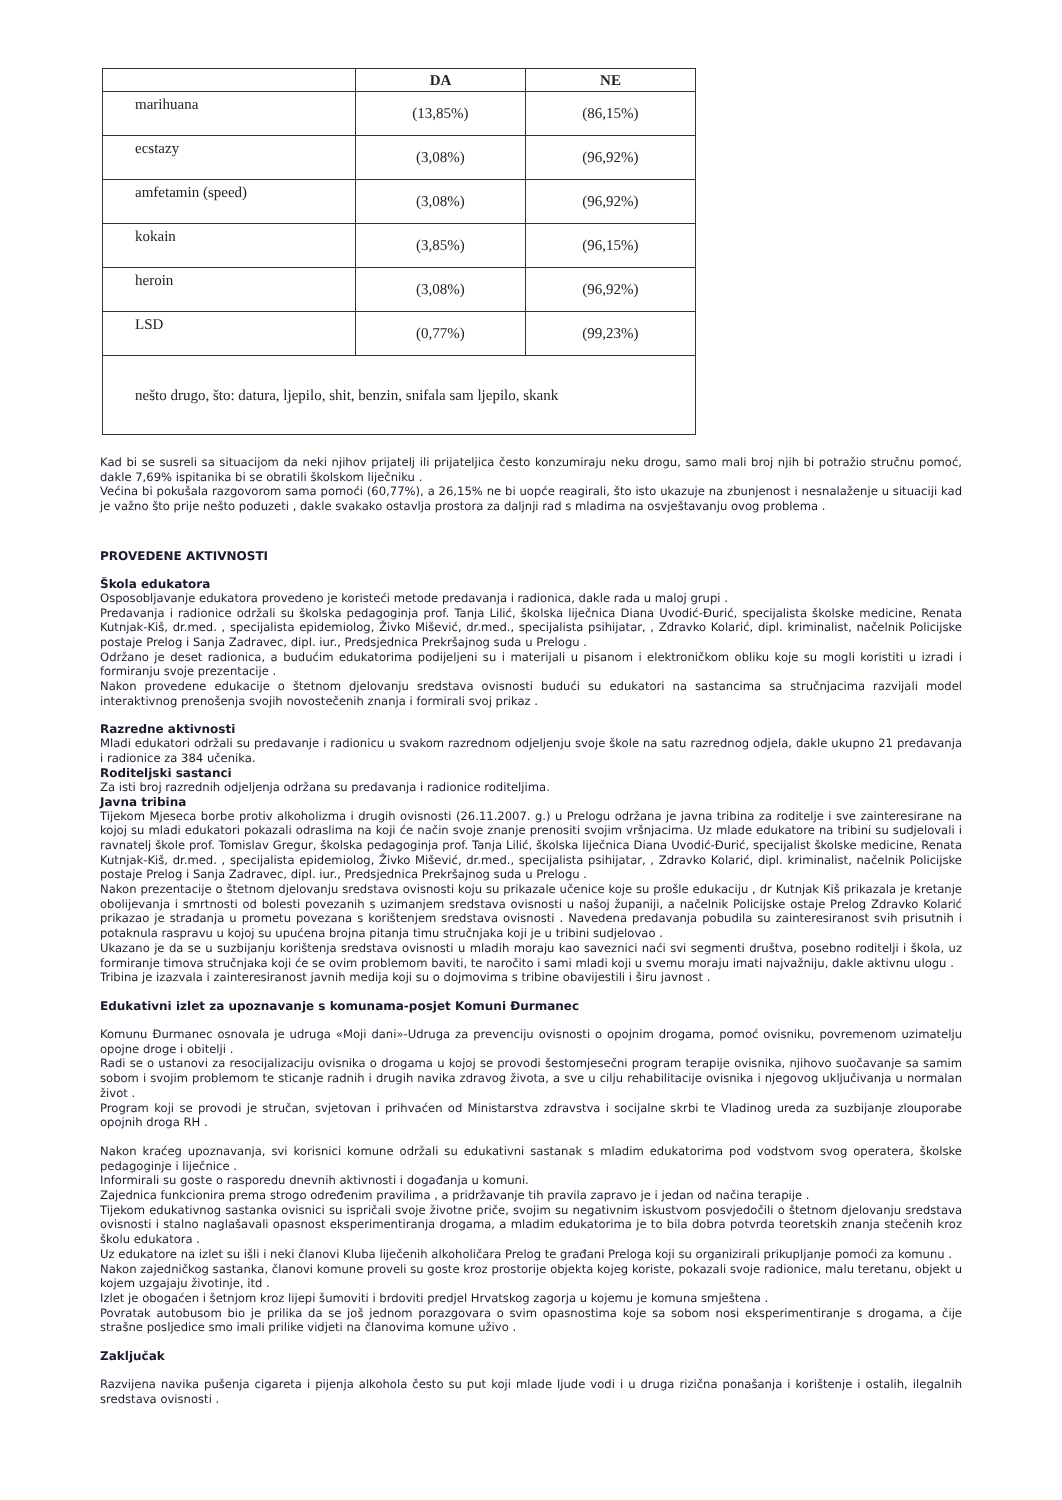| | DA | NE |
| --- | --- | --- |
| marihuana | (13,85%) | (86,15%) |
| ecstazy | (3,08%) | (96,92%) |
| amfetamin (speed) | (3,08%) | (96,92%) |
| kokain | (3,85%) | (96,15%) |
| heroin | (3,08%) | (96,92%) |
| LSD | (0,77%) | (99,23%) |
| nešto drugo, što: datura, ljepilo, shit, benzin, snifala sam ljepilo, skank | | |
Kad bi se susreli sa situacijom da neki njihov prijatelj ili prijateljica često konzumiraju neku drogu, samo mali broj njih bi potražio stručnu pomoć, dakle 7,69% ispitanika bi se obratili školskom liječniku .
Većina bi pokušala razgovorom sama pomoći (60,77%), a 26,15% ne bi uopće reagirali, što isto ukazuje na zbunjenost i nesnalaženje u situaciji kad je važno što prije nešto poduzeti , dakle svakako ostavlja prostora za daljnji rad s mladima na osvještavanju ovog problema .
PROVEDENE AKTIVNOSTI
Škola edukatora
Osposobljavanje edukatora provedeno je koristeći metode predavanja i radionica, dakle rada u maloj grupi .
Predavanja i radionice održali su školska pedagoginja prof. Tanja Lilić, školska liječnica Diana Uvodić-Đurić, specijalista školske medicine, Renata Kutnjak-Kiš, dr.med. , specijalista epidemiolog, Živko Mišević, dr.med., specijalista psihijatar, , Zdravko Kolarić, dipl. kriminalist, načelnik Policijske postaje Prelog i Sanja Zadravec, dipl. iur., Predsjednica Prekršajnog suda u Prelogu .
Održano je deset radionica, a budućim edukatorima podijeljeni su i materijali u pisanom i elektroničkom obliku koje su mogli koristiti u izradi i formiranju svoje prezentacije .
Nakon provedene edukacije o štetnom djelovanju sredstava ovisnosti budući su edukatori na sastancima sa stručnjacima razvijali model interaktivnog prenošenja svojih novostečenih znanja i formirali svoj prikaz .
Razredne aktivnosti
Mladi edukatori održali su predavanje i radionicu u svakom razrednom odjeljenju svoje škole na satu razrednog odjela, dakle ukupno 21 predavanja i radionice za 384 učenika.
Roditeljski sastanci
Za isti broj razrednih odjeljenja održana su predavanja i radionice roditeljima.
Javna tribina
Tijekom Mjeseca borbe protiv alkoholizma i drugih ovisnosti (26.11.2007. g.) u Prelogu održana je javna tribina za roditelje i sve zainteresirane na kojoj su mladi edukatori pokazali odraslima na koji će način svoje znanje prenositi svojim vršnjacima. Uz mlade edukatore na tribini su sudjelovali i ravnatelj škole prof. Tomislav Gregur, školska pedagoginja prof. Tanja Lilić, školska liječnica Diana Uvodić-Đurić, specijalist školske medicine, Renata Kutnjak-Kiš, dr.med. , specijalista epidemiolog, Živko Mišević, dr.med., specijalista psihijatar, , Zdravko Kolarić, dipl. kriminalist, načelnik Policijske postaje Prelog i Sanja Zadravec, dipl. iur., Predsjednica Prekršajnog suda u Prelogu .
Nakon prezentacije o štetnom djelovanju sredstava ovisnosti koju su prikazale učenice koje su prošle edukaciju , dr Kutnjak Kiš prikazala je kretanje obolijevanja i smrtnosti od bolesti povezanih s uzimanjem sredstava ovisnosti u našoj županiji, a načelnik Policijske ostaje Prelog Zdravko Kolarić prikazao je stradanja u prometu povezana s korištenjem sredstava ovisnosti . Navedena predavanja pobudila su zainteresiranost svih prisutnih i potaknula raspravu u kojoj su upućena brojna pitanja timu stručnjaka koji je u tribini sudjelovao .
Ukazano je da se u suzbijanju korištenja sredstava ovisnosti u mladih moraju kao saveznici naći svi segmenti društva, posebno roditelji i škola, uz formiranje timova stručnjaka koji će se ovim problemom baviti, te naročito i sami mladi koji u svemu moraju imati najvažniju, dakle aktivnu ulogu .
Tribina je izazvala i zainteresiranost javnih medija koji su o dojmovima s tribine obavijestili i širu javnost .
Edukativni izlet za upoznavanje s komunama-posjet Komuni Đurmanec
Komunu Đurmanec osnovala je udruga «Moji dani»-Udruga za prevenciju ovisnosti o opojnim drogama, pomoć ovisniku, povremenom uzimatelju opojne droge i obitelji .
Radi se o ustanovi za resocijalizaciju ovisnika o drogama u kojoj se provodi šestomjesečni program terapije ovisnika, njihovo suočavanje sa samim sobom i svojim problemom te sticanje radnih i drugih navika zdravog života, a sve u cilju rehabilitacije ovisnika i njegovog uključivanja u normalan život .
Program koji se provodi je stručan, svjetovan i prihvaćen od Ministarstva zdravstva i socijalne skrbi te Vladinog ureda za suzbijanje zlouporabe opojnih droga RH .
Nakon kraćeg upoznavanja, svi korisnici komune održali su edukativni sastanak s mladim edukatorima pod vodstvom svog operatera, školske pedagoginje i liječnice .
Informirali su goste o rasporedu dnevnih aktivnosti i događanja u komuni.
Zajednica funkcionira prema strogo određenim pravilima , a pridržavanje tih pravila zapravo je i jedan od načina terapije .
Tijekom edukativnog sastanka ovisnici su ispričali svoje životne priče, svojim su negativnim iskustvom posvjedočili o štetnom djelovanju sredstava ovisnosti i stalno naglašavali opasnost eksperimentiranja drogama, a mladim edukatorima je to bila dobra potvrda teoretskih znanja stečenih kroz školu edukatora .
Uz edukatore na izlet su išli i neki članovi Kluba liječenih alkoholičara Prelog te građani Preloga koji su organizirali prikupljanje pomoći za komunu .
Nakon zajedničkog sastanka, članovi komune proveli su goste kroz prostorije objekta kojeg koriste, pokazali svoje radionice, malu teretanu, objekt u kojem uzgajaju životinje, itd .
Izlet je obogaćen i šetnjom kroz lijepi šumoviti i brdoviti predjel Hrvatskog zagorja u kojemu je komuna smještena .
Povratak autobusom bio je prilika da se još jednom porazgovara o svim opasnostima koje sa sobom nosi eksperimentiranje s drogama, a čije strašne posljedice smo imali prilike vidjeti na članovima komune uživo .
Zaključak
Razvijena navika pušenja cigareta i pijenja alkohola često su put koji mlade ljude vodi i u druga rizična ponašanja i korištenje i ostalih, ilegalnih sredstava ovisnosti .